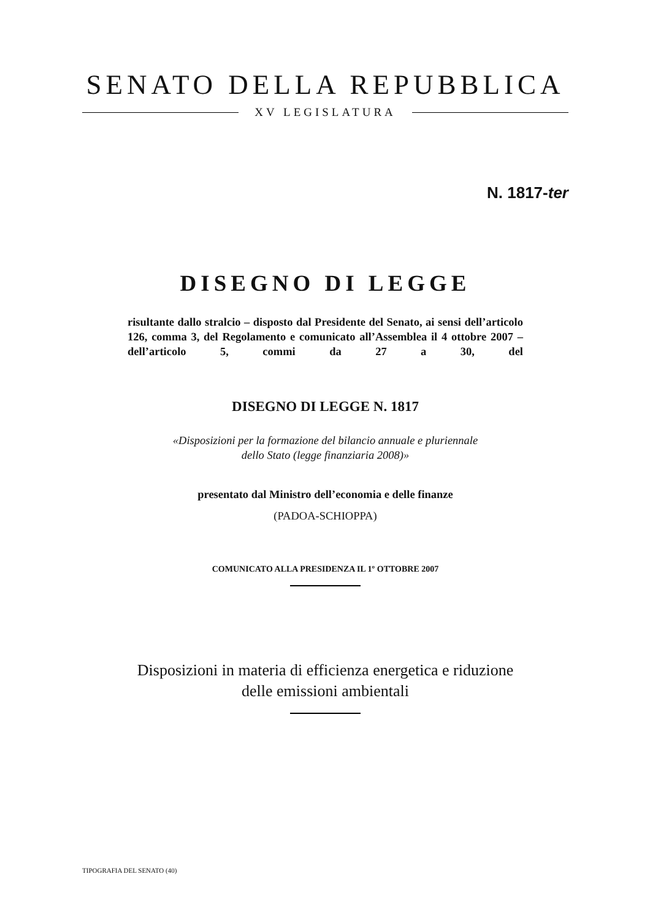SENATO DELLA REPUBBLICA
XV LEGISLATURA
N. 1817-ter
DISEGNO DI LEGGE
risultante dallo stralcio – disposto dal Presidente del Senato, ai sensi dell’articolo 126, comma 3, del Regolamento e comunicato all’Assemblea il 4 ottobre 2007 – dell’articolo 5, commi da 27 a 30, del
DISEGNO DI LEGGE N. 1817
«Disposizioni per la formazione del bilancio annuale e pluriennale
dello Stato (legge finanziaria 2008)»
presentato dal Ministro dell’economia e delle finanze
(PADOA-SCHIOPPA)
COMUNICATO ALLA PRESIDENZA IL 1º OTTOBRE 2007
Disposizioni in materia di efficienza energetica e riduzione
delle emissioni ambientali
TIPOGRAFIA DEL SENATO (40)